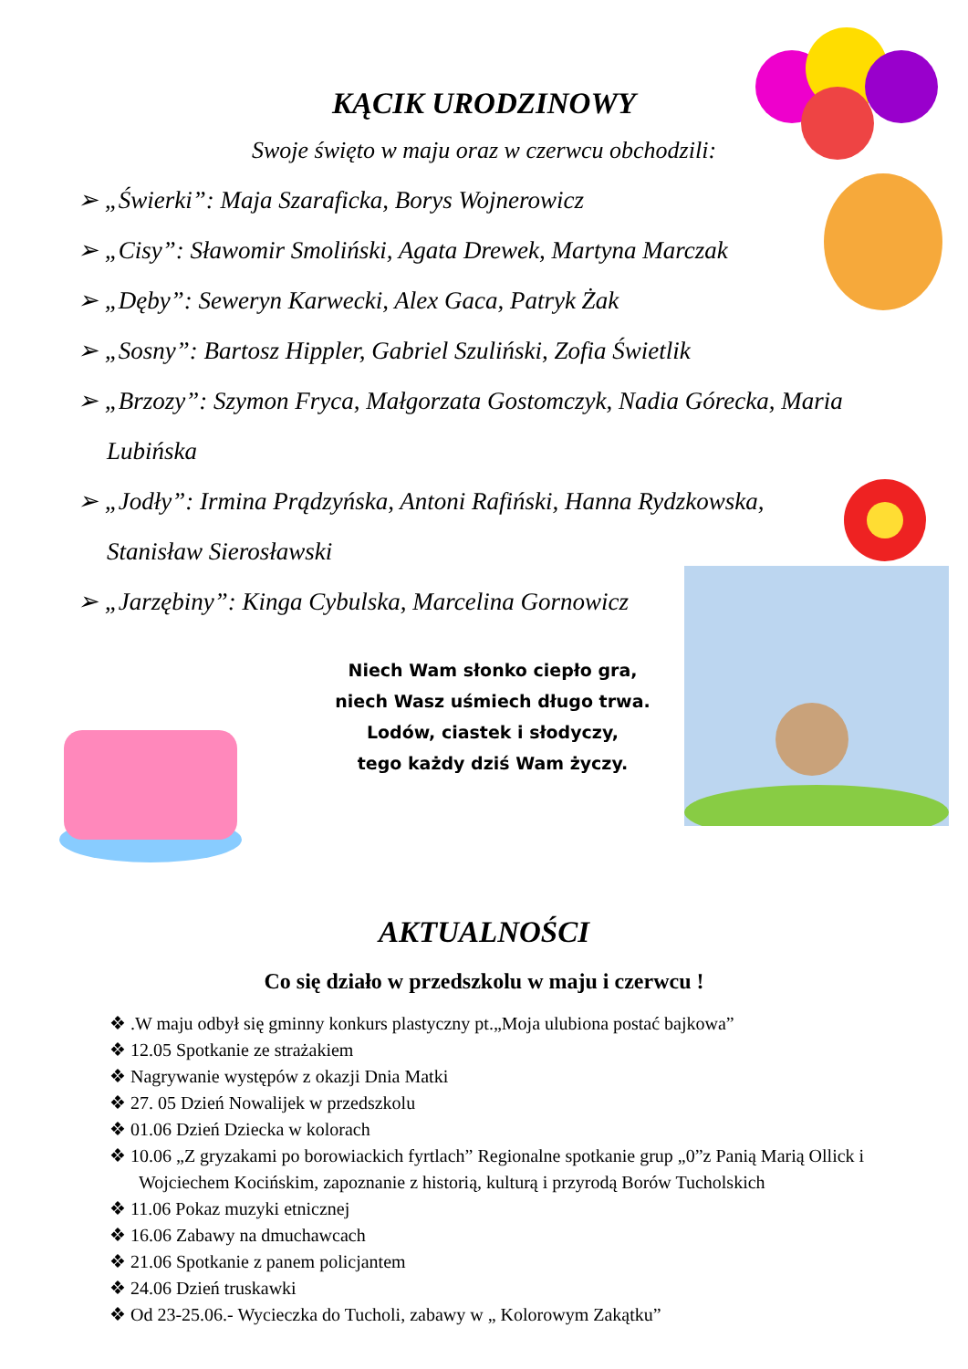KĄCIK URODZINOWY
Swoje święto w maju oraz w czerwcu obchodzili:
➢ „Świerki”: Maja Szaraficka, Borys Wojnerowicz
➢ „Cisy”: Sławomir Smoliński, Agata Drewek, Martyna Marczak
➢ „Dęby”: Seweryn Karwecki, Alex Gaca, Patryk Żak
➢ „Sosny”: Bartosz Hippler, Gabriel Szuliński, Zofia Świetlik
➢ „Brzozy”: Szymon Fryca, Małgorzata Gostomczyk, Nadia Górecka, Maria Lubińska
➢ „Jodły”: Irmina Prądzyńska, Antoni Rafiński, Hanna Rydzkowska, Stanisław Sierosławski
➢ „Jarzębiny”: Kinga Cybulska, Marcelina Gornowicz
Niech Wam słonko ciepło gra,
niech Wasz uśmiech długo trwa.
Lodów, ciastek i słodyczy,
tego każdy dziś Wam życzy.
AKTUALNOŚCI
Co się działo w przedszkolu w maju i czerwcu !
❖ .W maju odbył się gminny konkurs plastyczny pt.„Moja ulubiona postać bajkowa”
❖ 12.05 Spotkanie ze strażakiem
❖ Nagrywanie występów z okazji Dnia Matki
❖ 27. 05 Dzień Nowalijek w przedszkolu
❖ 01.06 Dzień Dziecka w kolorach
❖ 10.06 „Z gryzakami po borowiackich fyrtlach” Regionalne spotkanie grup „0”z Panią Marią Ollick i Wojciechem Kocińskim, zapoznanie z historią, kulturą i przyrodą Borów Tucholskich
❖ 11.06 Pokaz muzyki etnicznej
❖ 16.06 Zabawy na dmuchawcach
❖ 21.06 Spotkanie z panem policjantem
❖ 24.06 Dzień truskawki
❖ Od 23-25.06.- Wycieczka do Tucholi, zabawy w „ Kolorowym Zakątku”